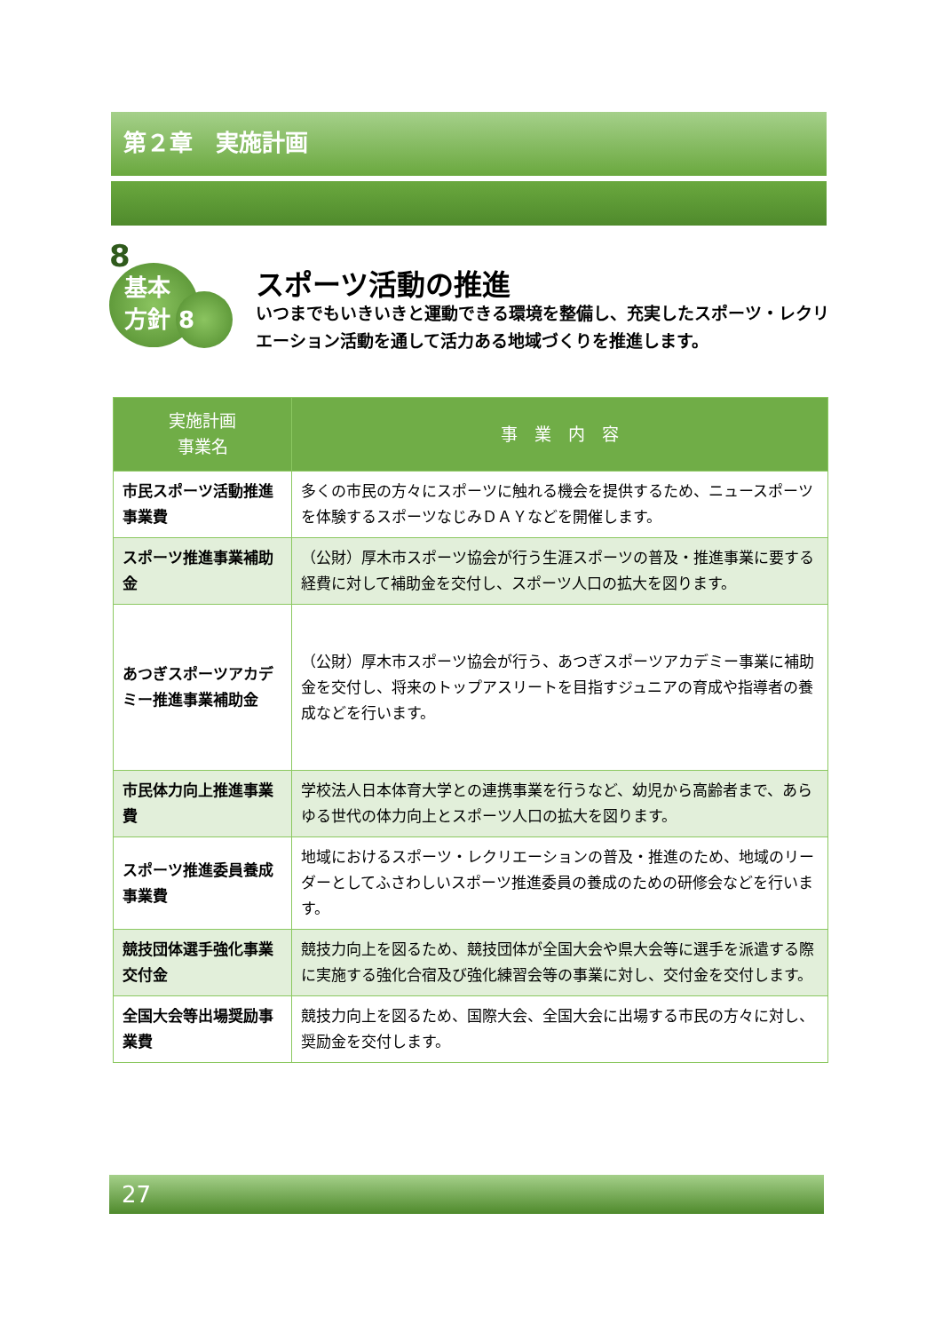第２章　実施計画
8
基本
方針 8
スポーツ活動の推進
いつまでもいきいきと運動できる環境を整備し、充実したスポーツ・レクリエーション活動を通して活力ある地域づくりを推進します。
| 実施計画 事業名 | 事 業 内 容 |
| --- | --- |
| 市民スポーツ活動推進事業費 | 多くの市民の方々にスポーツに触れる機会を提供するため、ニュースポーツを体験するスポーツなじみＤＡＹなどを開催します。 |
| スポーツ推進事業補助金 | （公財）厚木市スポーツ協会が行う生涯スポーツの普及・推進事業に要する経費に対して補助金を交付し、スポーツ人口の拡大を図ります。 |
| あつぎスポーツアカデミー推進事業補助金 | （公財）厚木市スポーツ協会が行う、あつぎスポーツアカデミー事業に補助金を交付し、将来のトップアスリートを目指すジュニアの育成や指導者の養成などを行います。 |
| 市民体力向上推進事業費 | 学校法人日本体育大学との連携事業を行うなど、幼児から高齢者まで、あらゆる世代の体力向上とスポーツ人口の拡大を図ります。 |
| スポーツ推進委員養成事業費 | 地域におけるスポーツ・レクリエーションの普及・推進のため、地域のリーダーとしてふさわしいスポーツ推進委員の養成のための研修会などを行います。 |
| 競技団体選手強化事業交付金 | 競技力向上を図るため、競技団体が全国大会や県大会等に選手を派遣する際に実施する強化合宿及び強化練習会等の事業に対し、交付金を交付します。 |
| 全国大会等出場奨励事業費 | 競技力向上を図るため、国際大会、全国大会に出場する市民の方々に対し、奨励金を交付します。 |
27